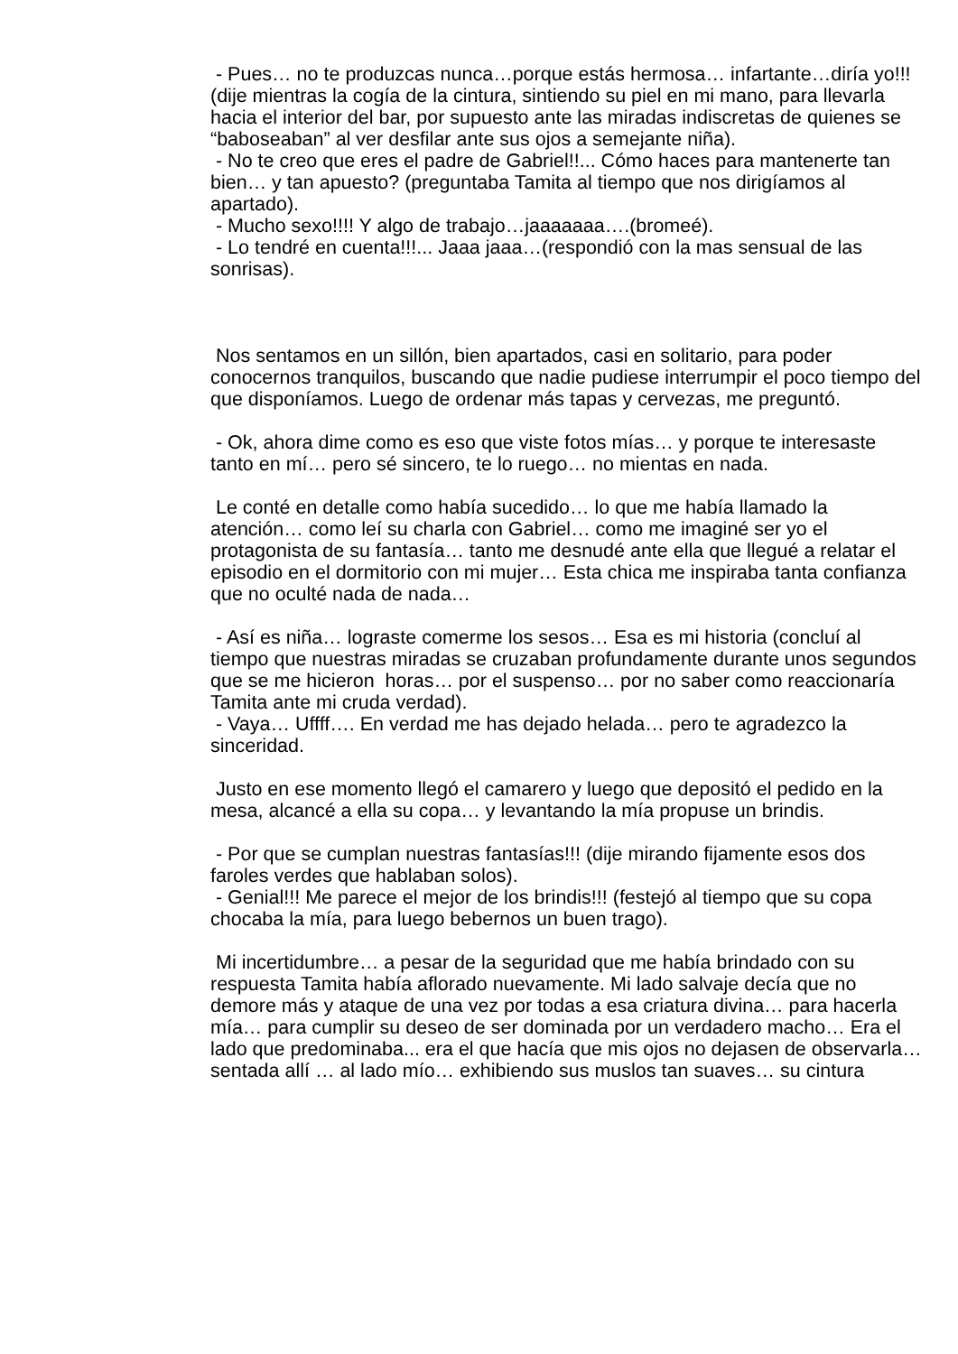- Pues… no te produzcas nunca…porque estás hermosa… infartante…diría yo!!! (dije mientras la cogía de la cintura, sintiendo su piel en mi mano, para llevarla hacia el interior del bar, por supuesto ante las miradas indiscretas de quienes se “baboseaban” al ver desfilar ante sus ojos a semejante niña).
- No te creo que eres el padre de Gabriel!!... Cómo haces para mantenerte tan bien… y tan apuesto? (preguntaba Tamita al tiempo que nos dirigíamos al apartado).
- Mucho sexo!!!! Y algo de trabajo…jaaaaaaa….(bromeé).
- Lo tendré en cuenta!!!... Jaaa jaaa…(respondió con la mas sensual de las sonrisas).
Nos sentamos en un sillón, bien apartados, casi en solitario, para poder conocernos tranquilos, buscando que nadie pudiese interrumpir el poco tiempo del que disponíamos. Luego de ordenar más tapas y cervezas, me preguntó.
- Ok, ahora dime como es eso que viste fotos mías… y porque te interesaste tanto en mí… pero sé sincero, te lo ruego… no mientas en nada.
Le conté en detalle como había sucedido… lo que me había llamado la atención… como leí su charla con Gabriel… como me imaginé ser yo el protagonista de su fantasía… tanto me desnudé ante ella que llegué a relatar el episodio en el dormitorio con mi mujer… Esta chica me inspiraba tanta confianza que no oculté nada de nada…
- Así es niña… lograste comerme los sesos… Esa es mi historia (concluí al tiempo que nuestras miradas se cruzaban profundamente durante unos segundos que se me hicieron horas… por el suspenso… por no saber como reaccionaría Tamita ante mi cruda verdad).
- Vaya… Uffff…. En verdad me has dejado helada… pero te agradezco la sinceridad.
Justo en ese momento llegó el camarero y luego que depositó el pedido en la mesa, alcancé a ella su copa… y levantando la mía propuse un brindis.
- Por que se cumplan nuestras fantasías!!! (dije mirando fijamente esos dos faroles verdes que hablaban solos).
- Genial!!! Me parece el mejor de los brindis!!! (festejó al tiempo que su copa chocaba la mía, para luego bebernos un buen trago).
Mi incertidumbre… a pesar de la seguridad que me había brindado con su respuesta Tamita había aflorado nuevamente. Mi lado salvaje decía que no demore más y ataque de una vez por todas a esa criatura divina… para hacerla mía… para cumplir su deseo de ser dominada por un verdadero macho… Era el lado que predominaba... era el que hacía que mis ojos no dejasen de observarla… sentada allí … al lado mío… exhibiendo sus muslos tan suaves… su cintura